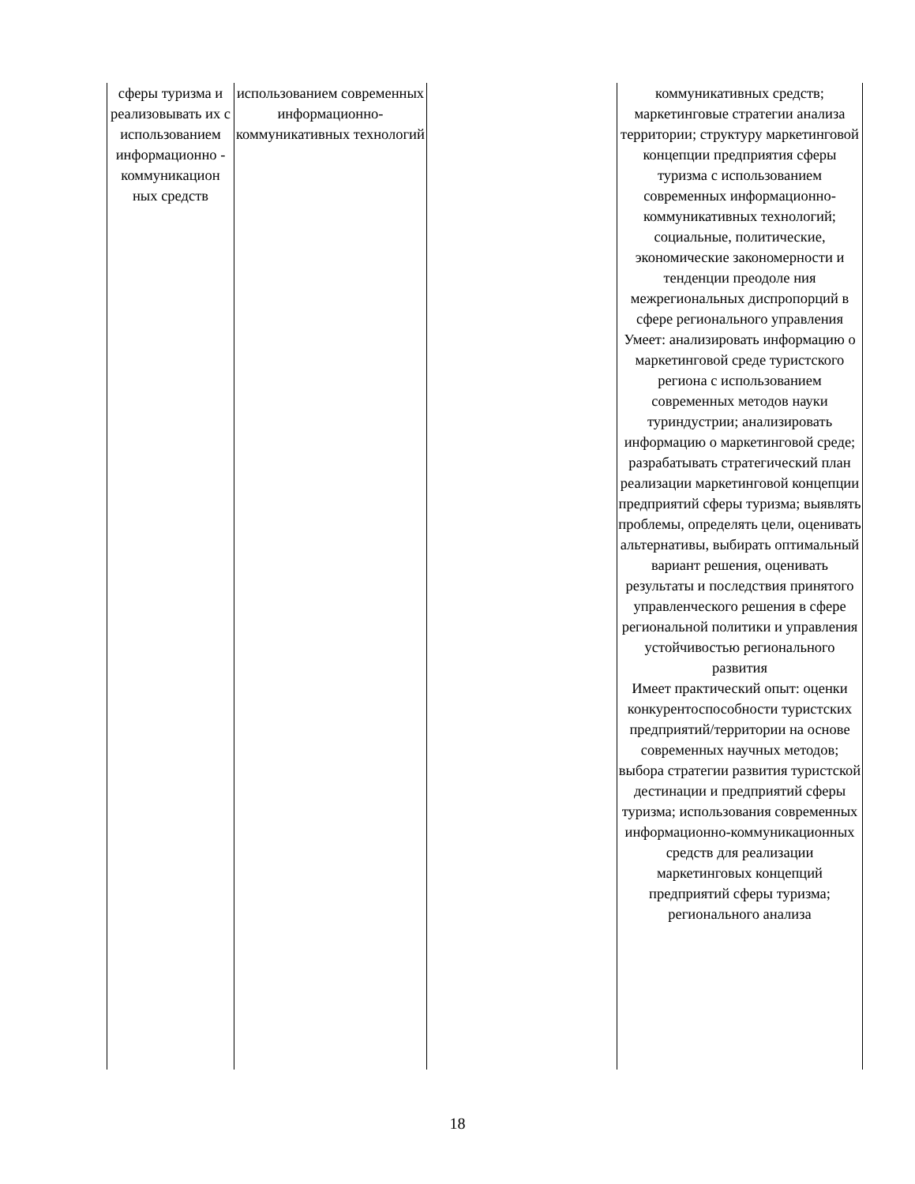| сферы туризма и реализовывать их с использованием информационно - коммуникацион ных средств | использованием современных информационно-коммуникативных технологий | | коммуникативных средств; маркетинговые стратегии анализа территории; структуру маркетинговой концепции предприятия сферы туризма с использованием современных информационно-коммуникативных технологий; социальные, политические, экономические закономерности и тенденции преодоле ния межрегиональных диспропорций в сфере регионального управления Умеет: анализировать информацию о маркетинговой среде туристского региона с использованием современных методов науки туриндустрии; анализировать информацию о маркетинговой среде; разрабатывать стратегический план реализации маркетинговой концепции предприятий сферы туризма; выявлять проблемы, определять цели, оценивать альтернативы, выбирать оптимальный вариант решения, оценивать результаты и последствия принятого управленческого решения в сфере региональной политики и управления устойчивостью регионального развития Имеет практический опыт: оценки конкурентоспособности туристских предприятий/территории на основе современных научных методов; выбора стратегии развития туристской дестинации и предприятий сферы туризма; использования современных информационно-коммуникационных средств для реализации маркетинговых концепций предприятий сферы туризма; регионального анализа |
18